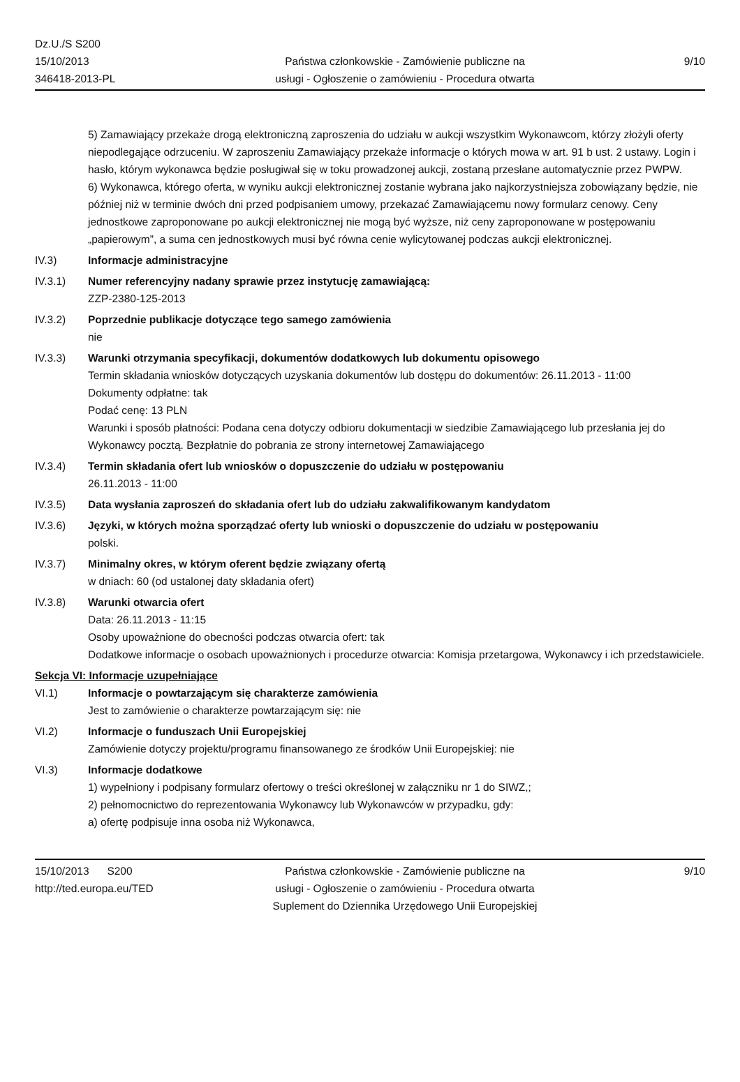Dz.U./S S200
15/10/2013
346418-2013-PL
Państwa członkowskie - Zamówienie publiczne na
usługi - Ogłoszenie o zamówieniu - Procedura otwarta
9/10
5) Zamawiający przekaże drogą elektroniczną zaproszenia do udziału w aukcji wszystkim Wykonawcom, którzy złożyli oferty niepodlegające odrzuceniu. W zaproszeniu Zamawiający przekaże informacje o których mowa w art. 91 b ust. 2 ustawy. Login i hasło, którym wykonawca będzie posługiwał się w toku prowadzonej aukcji, zostaną przesłane automatycznie przez PWPW.
6) Wykonawca, którego oferta, w wyniku aukcji elektronicznej zostanie wybrana jako najkorzystniejsza zobowiązany będzie, nie później niż w terminie dwóch dni przed podpisaniem umowy, przekazać Zamawiającemu nowy formularz cenowy. Ceny jednostkowe zaproponowane po aukcji elektronicznej nie mogą być wyższe, niż ceny zaproponowane w postępowaniu „papierowym”, a suma cen jednostkowych musi być równa cenie wylicytowanej podczas aukcji elektronicznej.
IV.3) Informacje administracyjne
IV.3.1) Numer referencyjny nadany sprawie przez instytucję zamawiającą:
ZZP-2380-125-2013
IV.3.2) Poprzednie publikacje dotyczące tego samego zamówienia
nie
IV.3.3) Warunki otrzymania specyfikacji, dokumentów dodatkowych lub dokumentu opisowego
Termin składania wniosków dotyczących uzyskania dokumentów lub dostępu do dokumentów: 26.11.2013 - 11:00
Dokumenty odpłatne: tak
Podać cenę: 13 PLN
Warunki i sposób płatności: Podana cena dotyczy odbioru dokumentacji w siedzibie Zamawiającego lub przesłania jej do Wykonawcy pocztą. Bezpłatnie do pobrania ze strony internetowej Zamawiającego
IV.3.4) Termin składania ofert lub wniosków o dopuszczenie do udziału w postępowaniu
26.11.2013 - 11:00
IV.3.5) Data wysłania zaproszeń do składania ofert lub do udziału zakwalifikowanym kandydatom
IV.3.6) Języki, w których można sporządzać oferty lub wnioski o dopuszczenie do udziału w postępowaniu
polski.
IV.3.7) Minimalny okres, w którym oferent będzie związany ofertą
w dniach: 60 (od ustalonej daty składania ofert)
IV.3.8) Warunki otwarcia ofert
Data: 26.11.2013 - 11:15
Osoby upoważnione do obecności podczas otwarcia ofert: tak
Dodatkowe informacje o osobach upoważnionych i procedurze otwarcia: Komisja przetargowa, Wykonawcy i ich przedstawiciele.
Sekcja VI: Informacje uzupełniające
VI.1) Informacje o powtarzającym się charakterze zamówienia
Jest to zamówienie o charakterze powtarzającym się: nie
VI.2) Informacje o funduszach Unii Europejskiej
Zamówienie dotyczy projektu/programu finansowanego ze środków Unii Europejskiej: nie
VI.3) Informacje dodatkowe
1) wypełniony i podpisany formularz ofertowy o treści określonej w załączniku nr 1 do SIWZ,;
2) pełnomocnictwo do reprezentowania Wykonawcy lub Wykonawców w przypadku, gdy:
a) ofertę podpisuje inna osoba niż Wykonawca,
15/10/2013 S200
http://ted.europa.eu/TED
Państwa członkowskie - Zamówienie publiczne na
usługi - Ogłoszenie o zamówieniu - Procedura otwarta
Suplement do Dziennika Urzędowego Unii Europejskiej
9/10